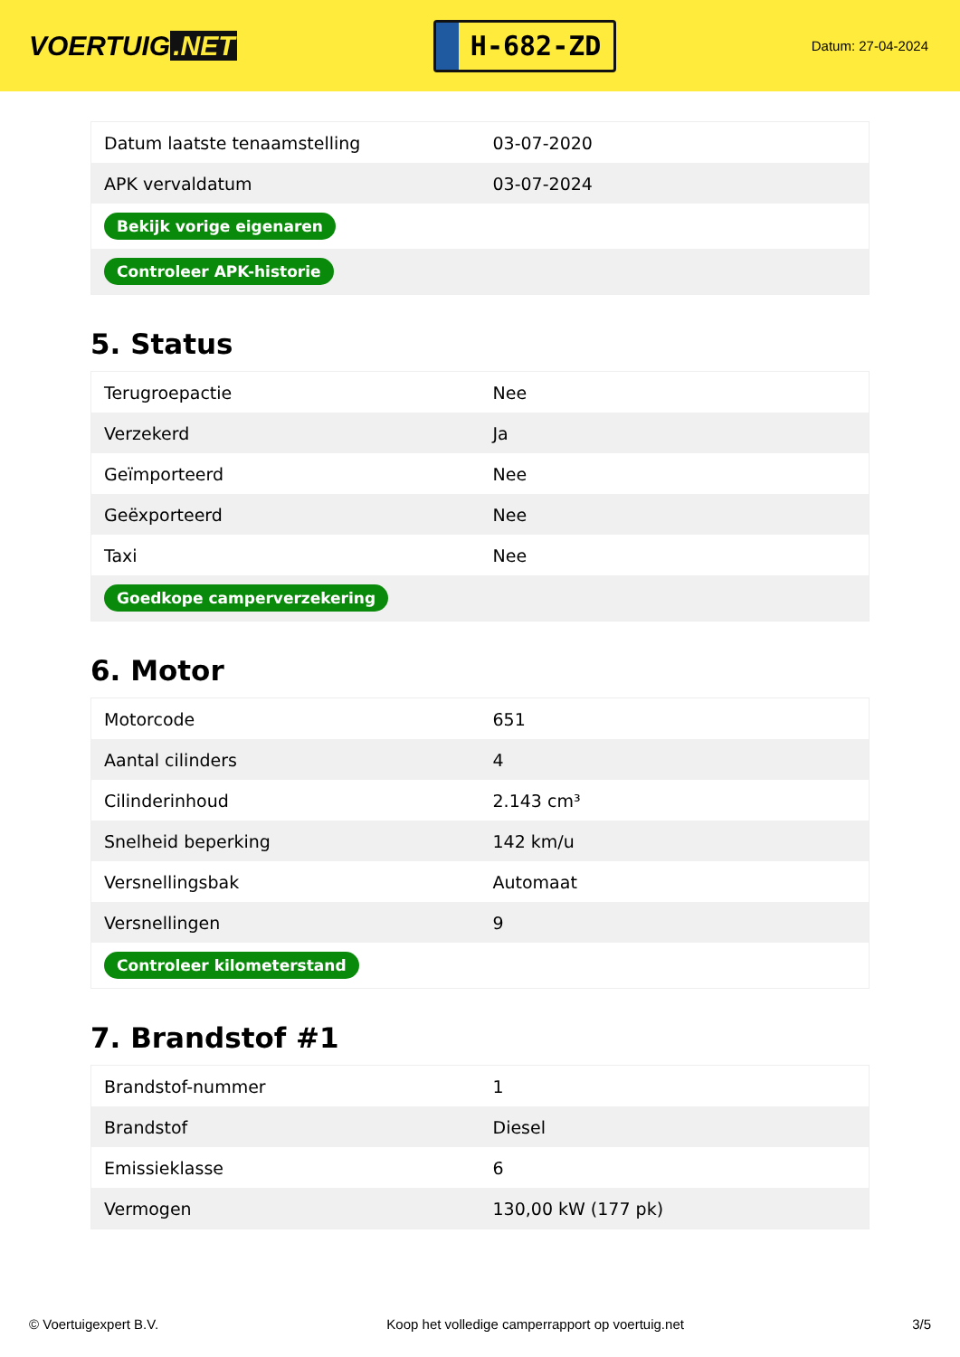VOERTUIG.NET
H-682-ZD
Datum: 27-04-2024
| Datum laatste tenaamstelling | 03-07-2020 |
| APK vervaldatum | 03-07-2024 |
| Bekijk vorige eigenaren | |
| Controleer APK-historie | |
5. Status
| Terugroepactie | Nee |
| Verzekerd | Ja |
| Geïmporteerd | Nee |
| Geëxporteerd | Nee |
| Taxi | Nee |
| Goedkope camperverzekering | |
6. Motor
| Motorcode | 651 |
| Aantal cilinders | 4 |
| Cilinderinhoud | 2.143 cm³ |
| Snelheid beperking | 142 km/u |
| Versnellingsbak | Automaat |
| Versnellingen | 9 |
| Controleer kilometerstand | |
7. Brandstof #1
| Brandstof-nummer | 1 |
| Brandstof | Diesel |
| Emissieklasse | 6 |
| Vermogen | 130,00 kW (177 pk) |
© Voertuigexpert B.V. Koop het volledige camperrapport op voertuig.net 3/5